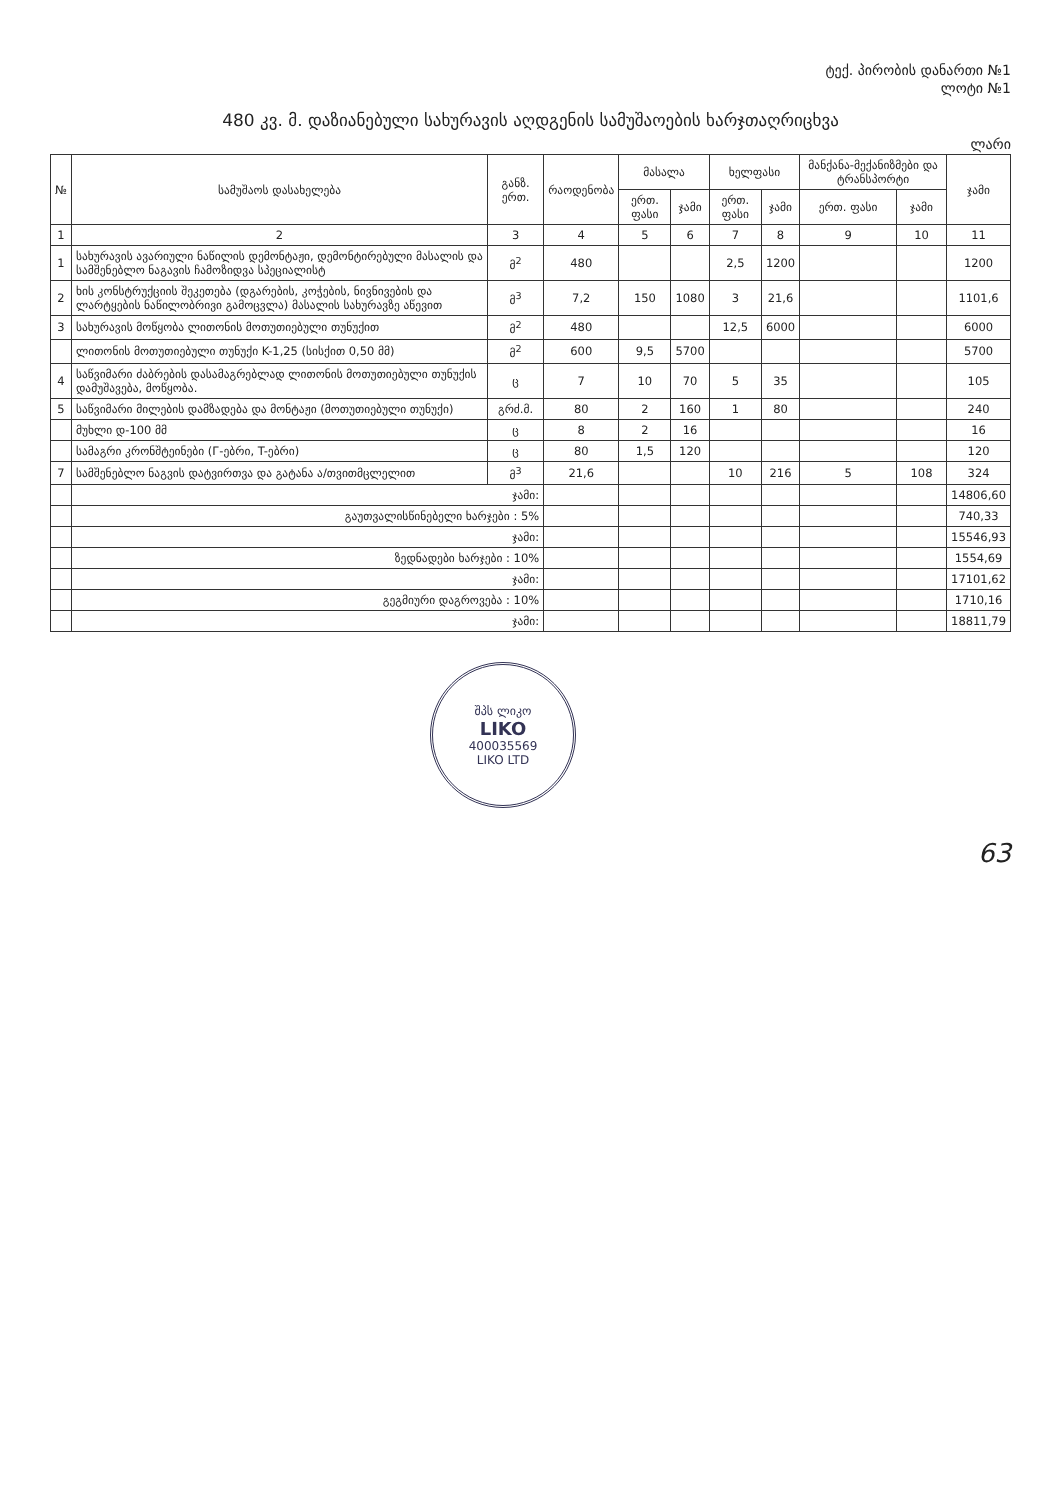ტექ. პირობის დანართი №1
ლოტი №1
480 კვ. მ. დაზიანებული სახურავის აღდგენის სამუშაოების ხარჯთაღრიცხვა
ლარი
| № | სამუშაოს დასახელება | განზ. ერთ. | რაოდენობა | მასალა | | ხელფასი | | მანქანა-მექანიზმები და ტრანსპორტი | | ჯამი |
| --- | --- | --- | --- | --- | --- | --- | --- | --- | --- | --- |
| | | | | ერთ. ფასი | ჯამი | ერთ. ფასი | ჯამი | ერთ. ფასი | ჯამი | |
| 1 | 2 | 3 | 4 | 5 | 6 | 7 | 8 | 9 | 10 | 11 |
| 1 | სახურავის ავარიული ნაწილის დემონტაჟი, დემონტირებული მასალის და სამშენებლო ნაგავის ჩამოზიდვა სპეციალისტ | მ<sup>2</sup> | 480 | | | 2,5 | 1200 | | | 1200 |
| 2 | ხის კონსტრუქციის შეკეთება (დგარების, კოჭების, ნივნივების და ლარტყების ნაწილობრივი გამოცვლა) მასალის სახურავზე აწევით | მ<sup>3</sup> | 7,2 | 150 | 1080 | 3 | 21,6 | | | 1101,6 |
| 3 | სახურავის მოწყობა ლითონის მოთუთიებული თუნუქით | მ<sup>2</sup> | 480 | | | 12,5 | 6000 | | | 6000 |
| | ლითონის მოთუთიებული თუნუქი K-1,25 (სისქით 0,50 მმ) | მ<sup>2</sup> | 600 | 9,5 | 5700 | | | | | 5700 |
| 4 | საწვიმარი ძაბრების დასამაგრებლად ლითონის მოთუთიებული თუნუქის დამუშავება, მოწყობა. | ც | 7 | 10 | 70 | 5 | 35 | | | 105 |
| 5 | საწვიმარი მილების დამზადება და მონტაჟი (მოთუთიებული თუნუქი) | გრძ.მ. | 80 | 2 | 160 | 1 | 80 | | | 240 |
| | მუხლი დ-100 მმ | ც | 8 | 2 | 16 | | | | | 16 |
| | სამაგრი კრონშტეინები (Г-ებრი, T-ებრი) | ც | 80 | 1,5 | 120 | | | | | 120 |
| 7 | სამშენებლო ნაგვის დატვირთვა და გატანა ა/თვითმცლელით | მ<sup>3</sup> | 21,6 | | | 10 | 216 | 5 | 108 | 324 |
| | ჯამი: | | | | | | | | | 14806,60 |
| | გაუთვალისწინებელი ხარჯები : 5% | | | | | | | | | 740,33 |
| | ჯამი: | | | | | | | | | 15546,93 |
| | ზედნადები ხარჯები : 10% | | | | | | | | | 1554,69 |
| | ჯამი: | | | | | | | | | 17101,62 |
| | გეგმიური დაგროვება : 10% | | | | | | | | | 1710,16 |
| | ჯამი: | | | | | | | | | 18811,79 |
შპს ლიკო
LIKO
400035569
LIKO LTD
63